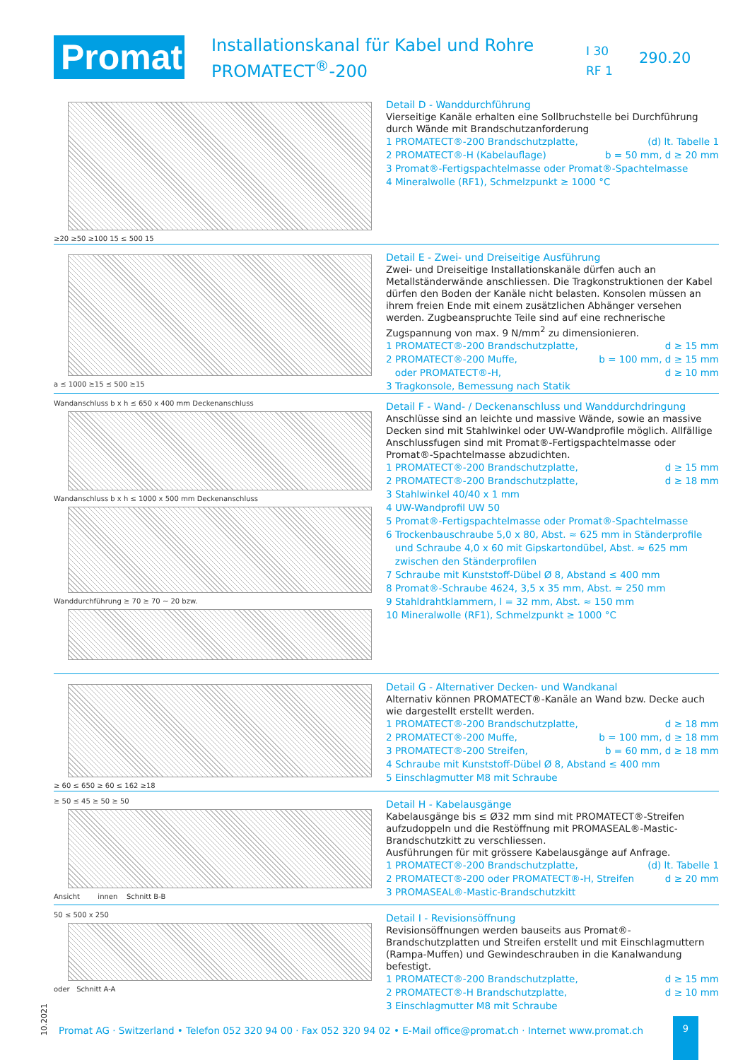Promat
Installationskanal für Kabel und Rohre
PROMATECT<sup>®</sup>-200
I 30
RF 1
290.20
≥20 ≥50 ≥100 15 ≤ 500 15
Detail D - Wanddurchführung
Vierseitige Kanäle erhalten eine Sollbruchstelle bei Durchführung durch Wände mit Brandschutzanforderung
1 PROMATECT®-200 Brandschutzplatte, (d) lt. Tabelle 1
2 PROMATECT®-H (Kabelauflage) b = 50 mm, d ≥ 20 mm
3 Promat®-Fertigspachtelmasse oder Promat®-Spachtelmasse
4 Mineralwolle (RF1), Schmelzpunkt ≥ 1000 °C
a ≤ 1000 ≥15 ≤ 500 ≥15
Detail E - Zwei- und Dreiseitige Ausführung
Zwei- und Dreiseitige Installationskanäle dürfen auch an Metallständerwände anschliessen. Die Tragkonstruktionen der Kabel dürfen den Boden der Kanäle nicht belasten. Konsolen müssen an ihrem freien Ende mit einem zusätzlichen Abhänger versehen werden. Zugbeanspruchte Teile sind auf eine rechnerische Zugspannung von max. 9 N/mm<sup>2</sup> zu dimensionieren.
1 PROMATECT®-200 Brandschutzplatte, d ≥ 15 mm
2 PROMATECT®-200 Muffe, b = 100 mm, d ≥ 15 mm
oder PROMATECT®-H, d ≥ 10 mm
3 Tragkonsole, Bemessung nach Statik
Wandanschluss b x h ≤ 650 x 400 mm Deckenanschluss
Wandanschluss b x h ≤ 1000 x 500 mm Deckenanschluss
Wanddurchführung ≥ 70 ≥ 70 ~ 20 bzw.
Detail F - Wand- / Deckenanschluss und Wanddurchdringung
Anschlüsse sind an leichte und massive Wände, sowie an massive Decken sind mit Stahlwinkel oder UW-Wandprofile möglich. Allfällige Anschlussfugen sind mit Promat®-Fertigspachtelmasse oder Promat®-Spachtelmasse abzudichten.
1 PROMATECT®-200 Brandschutzplatte, d ≥ 15 mm
2 PROMATECT®-200 Brandschutzplatte, d ≥ 18 mm
3 Stahlwinkel 40/40 x 1 mm
4 UW-Wandprofil UW 50
5 Promat®-Fertigspachtelmasse oder Promat®-Spachtelmasse
6 Trockenbauschraube 5,0 x 80, Abst. ≈ 625 mm in Ständerprofile
und Schraube 4,0 x 60 mit Gipskartondübel, Abst. ≈ 625 mm
zwischen den Ständerprofilen
7 Schraube mit Kunststoff-Dübel Ø 8, Abstand ≤ 400 mm
8 Promat®-Schraube 4624, 3,5 x 35 mm, Abst. ≈ 250 mm
9 Stahldrahtklammern, l = 32 mm, Abst. ≈ 150 mm
10 Mineralwolle (RF1), Schmelzpunkt ≥ 1000 °C
≥ 60 ≤ 650 ≥ 60 ≤ 162 ≥18
Detail G - Alternativer Decken- und Wandkanal
Alternativ können PROMATECT®-Kanäle an Wand bzw. Decke auch wie dargestellt erstellt werden.
1 PROMATECT®-200 Brandschutzplatte, d ≥ 18 mm
2 PROMATECT®-200 Muffe, b = 100 mm, d ≥ 18 mm
3 PROMATECT®-200 Streifen, b = 60 mm, d ≥ 18 mm
4 Schraube mit Kunststoff-Dübel Ø 8, Abstand ≤ 400 mm
5 Einschlagmutter M8 mit Schraube
≥ 50 ≤ 45 ≥ 50 ≥ 50
Ansicht innen Schnitt B-B
Detail H - Kabelausgänge
Kabelausgänge bis ≤ Ø32 mm sind mit PROMATECT®-Streifen aufzudoppeln und die Restöffnung mit PROMASEAL®-Mastic-Brandschutzkitt zu verschliessen.
Ausführungen für mit grössere Kabelausgänge auf Anfrage.
1 PROMATECT®-200 Brandschutzplatte, (d) lt. Tabelle 1
2 PROMATECT®-200 oder PROMATECT®-H, Streifen d ≥ 20 mm
3 PROMASEAL®-Mastic-Brandschutzkitt
50 ≤ 500 x 250
oder Schnitt A-A
Detail I - Revisionsöffnung
Revisionsöffnungen werden bauseits aus Promat®-Brandschutzplatten und Streifen erstellt und mit Einschlagmuttern (Rampa-Muffen) und Gewindeschrauben in die Kanalwandung befestigt.
1 PROMATECT®-200 Brandschutzplatte, d ≥ 15 mm
2 PROMATECT®-H Brandschutzplatte, d ≥ 10 mm
3 Einschlagmutter M8 mit Schraube
10.2021
Promat AG · Switzerland • Telefon 052 320 94 00 · Fax 052 320 94 02 • E-Mail office@promat.ch · Internet www.promat.ch
9